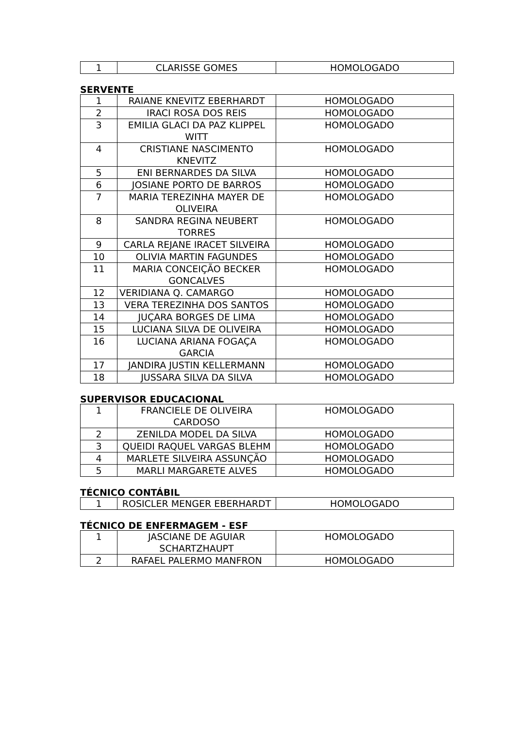| 1 | CLARISSE GOMES | HOMOLOGADO |
SERVENTE
| 1 | RAIANE KNEVITZ EBERHARDT | HOMOLOGADO |
| 2 | IRACI ROSA DOS REIS | HOMOLOGADO |
| 3 | EMILIA GLACI DA PAZ KLIPPEL WITT | HOMOLOGADO |
| 4 | CRISTIANE NASCIMENTO KNEVITZ | HOMOLOGADO |
| 5 | ENI BERNARDES DA SILVA | HOMOLOGADO |
| 6 | JOSIANE PORTO DE BARROS | HOMOLOGADO |
| 7 | MARIA TEREZINHA MAYER DE OLIVEIRA | HOMOLOGADO |
| 8 | SANDRA REGINA NEUBERT TORRES | HOMOLOGADO |
| 9 | CARLA REJANE IRACET SILVEIRA | HOMOLOGADO |
| 10 | OLIVIA MARTIN FAGUNDES | HOMOLOGADO |
| 11 | MARIA CONCEIÇÃO BECKER GONCALVES | HOMOLOGADO |
| 12 | VERIDIANA Q. CAMARGO | HOMOLOGADO |
| 13 | VERA TEREZINHA DOS SANTOS | HOMOLOGADO |
| 14 | JUÇARA BORGES DE LIMA | HOMOLOGADO |
| 15 | LUCIANA SILVA DE OLIVEIRA | HOMOLOGADO |
| 16 | LUCIANA ARIANA FOGAÇA GARCIA | HOMOLOGADO |
| 17 | JANDIRA JUSTIN KELLERMANN | HOMOLOGADO |
| 18 | JUSSARA SILVA DA SILVA | HOMOLOGADO |
SUPERVISOR EDUCACIONAL
| 1 | FRANCIELE DE OLIVEIRA CARDOSO | HOMOLOGADO |
| 2 | ZENILDA MODEL DA SILVA | HOMOLOGADO |
| 3 | QUEIDI RAQUEL VARGAS BLEHM | HOMOLOGADO |
| 4 | MARLETE SILVEIRA ASSUNÇÃO | HOMOLOGADO |
| 5 | MARLI MARGARETE ALVES | HOMOLOGADO |
TÉCNICO CONTÁBIL
| 1 | ROSICLER MENGER EBERHARDT | HOMOLOGADO |
TÉCNICO DE ENFERMAGEM - ESF
| 1 | JASCIANE DE AGUIAR SCHARTZHAUPT | HOMOLOGADO |
| 2 | RAFAEL PALERMO MANFRON | HOMOLOGADO |